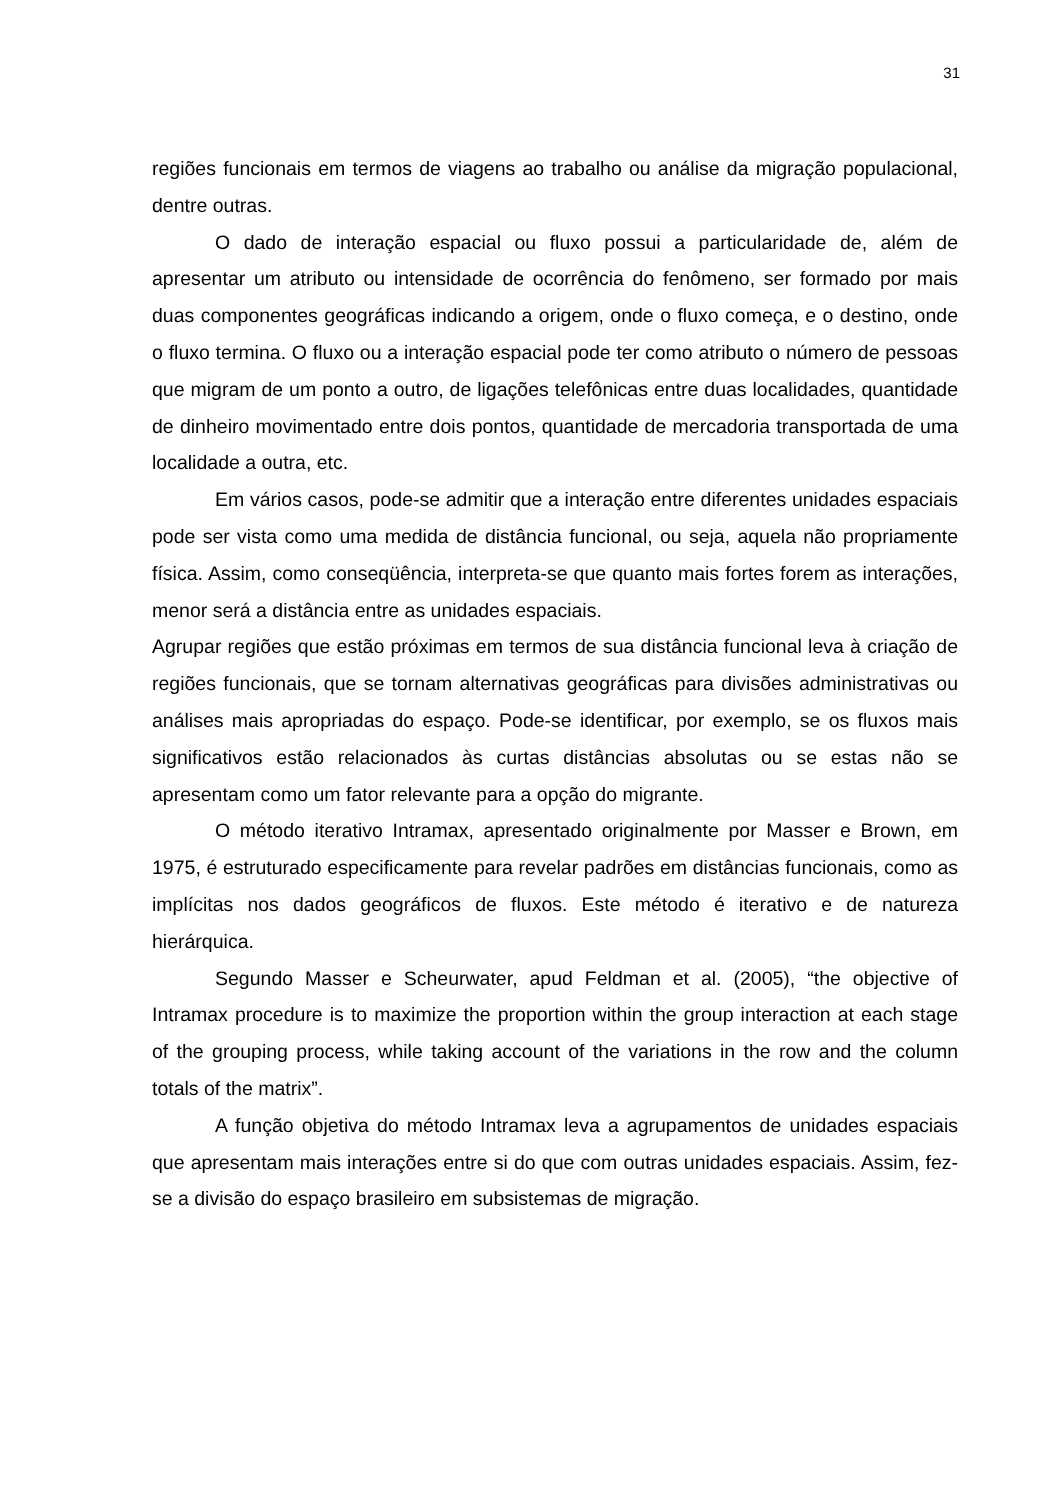31
regiões funcionais em termos de viagens ao trabalho ou análise da migração populacional, dentre outras.
O dado de interação espacial ou fluxo possui a particularidade de, além de apresentar um atributo ou intensidade de ocorrência do fenômeno, ser formado por mais duas componentes geográficas indicando a origem, onde o fluxo começa, e o destino, onde o fluxo termina. O fluxo ou a interação espacial pode ter como atributo o número de pessoas que migram de um ponto a outro, de ligações telefônicas entre duas localidades, quantidade de dinheiro movimentado entre dois pontos, quantidade de mercadoria transportada de uma localidade a outra, etc.
Em vários casos, pode-se admitir que a interação entre diferentes unidades espaciais pode ser vista como uma medida de distância funcional, ou seja, aquela não propriamente física. Assim, como conseqüência, interpreta-se que quanto mais fortes forem as interações, menor será a distância entre as unidades espaciais.
Agrupar regiões que estão próximas em termos de sua distância funcional leva à criação de regiões funcionais, que se tornam alternativas geográficas para divisões administrativas ou análises mais apropriadas do espaço. Pode-se identificar, por exemplo, se os fluxos mais significativos estão relacionados às curtas distâncias absolutas ou se estas não se apresentam como um fator relevante para a opção do migrante.
O método iterativo Intramax, apresentado originalmente por Masser e Brown, em 1975, é estruturado especificamente para revelar padrões em distâncias funcionais, como as implícitas nos dados geográficos de fluxos. Este método é iterativo e de natureza hierárquica.
Segundo Masser e Scheurwater, apud Feldman et al. (2005), “the objective of Intramax procedure is to maximize the proportion within the group interaction at each stage of the grouping process, while taking account of the variations in the row and the column totals of the matrix”.
A função objetiva do método Intramax leva a agrupamentos de unidades espaciais que apresentam mais interações entre si do que com outras unidades espaciais. Assim, fez-se a divisão do espaço brasileiro em subsistemas de migração.